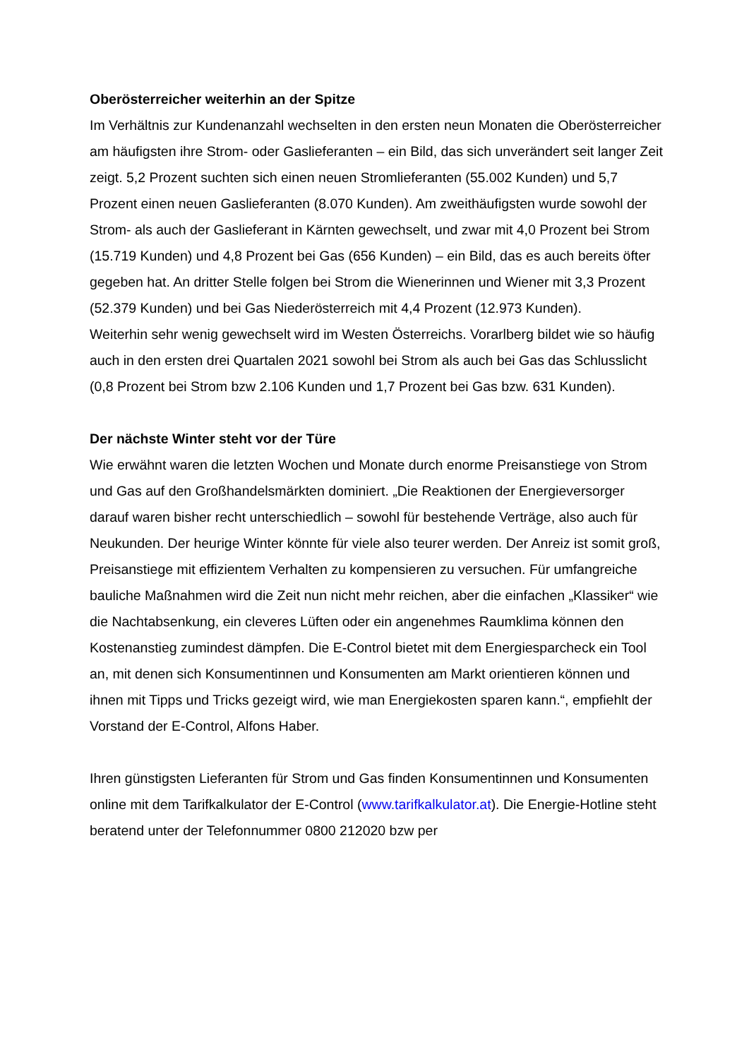Oberösterreicher weiterhin an der Spitze
Im Verhältnis zur Kundenanzahl wechselten in den ersten neun Monaten die Oberösterreicher am häufigsten ihre Strom- oder Gaslieferanten – ein Bild, das sich unverändert seit langer Zeit zeigt. 5,2 Prozent suchten sich einen neuen Stromlieferanten (55.002 Kunden) und 5,7 Prozent einen neuen Gaslieferanten (8.070 Kunden). Am zweithäufigsten wurde sowohl der Strom- als auch der Gaslieferant in Kärnten gewechselt, und zwar mit 4,0 Prozent bei Strom (15.719 Kunden) und 4,8 Prozent bei Gas (656 Kunden) – ein Bild, das es auch bereits öfter gegeben hat. An dritter Stelle folgen bei Strom die Wienerinnen und Wiener mit 3,3 Prozent (52.379 Kunden) und bei Gas Niederösterreich mit 4,4 Prozent (12.973 Kunden).
Weiterhin sehr wenig gewechselt wird im Westen Österreichs. Vorarlberg bildet wie so häufig auch in den ersten drei Quartalen 2021 sowohl bei Strom als auch bei Gas das Schlusslicht (0,8 Prozent bei Strom bzw 2.106 Kunden und 1,7 Prozent bei Gas bzw. 631 Kunden).
Der nächste Winter steht vor der Türe
Wie erwähnt waren die letzten Wochen und Monate durch enorme Preisanstiege von Strom und Gas auf den Großhandelsmärkten dominiert. „Die Reaktionen der Energieversorger darauf waren bisher recht unterschiedlich – sowohl für bestehende Verträge, also auch für Neukunden. Der heurige Winter könnte für viele also teurer werden. Der Anreiz ist somit groß, Preisanstiege mit effizientem Verhalten zu kompensieren zu versuchen. Für umfangreiche bauliche Maßnahmen wird die Zeit nun nicht mehr reichen, aber die einfachen „Klassiker“ wie die Nachtabsenkung, ein cleveres Lüften oder ein angenehmes Raumklima können den Kostenanstieg zumindest dämpfen. Die E-Control bietet mit dem Energiesparcheck ein Tool an, mit denen sich Konsumentinnen und Konsumenten am Markt orientieren können und ihnen mit Tipps und Tricks gezeigt wird, wie man Energiekosten sparen kann.“, empfiehlt der Vorstand der E-Control, Alfons Haber.
Ihren günstigsten Lieferanten für Strom und Gas finden Konsumentinnen und Konsumenten online mit dem Tarifkalkulator der E-Control (www.tarifkalkulator.at). Die Energie-Hotline steht beratend unter der Telefonnummer 0800 212020 bzw per